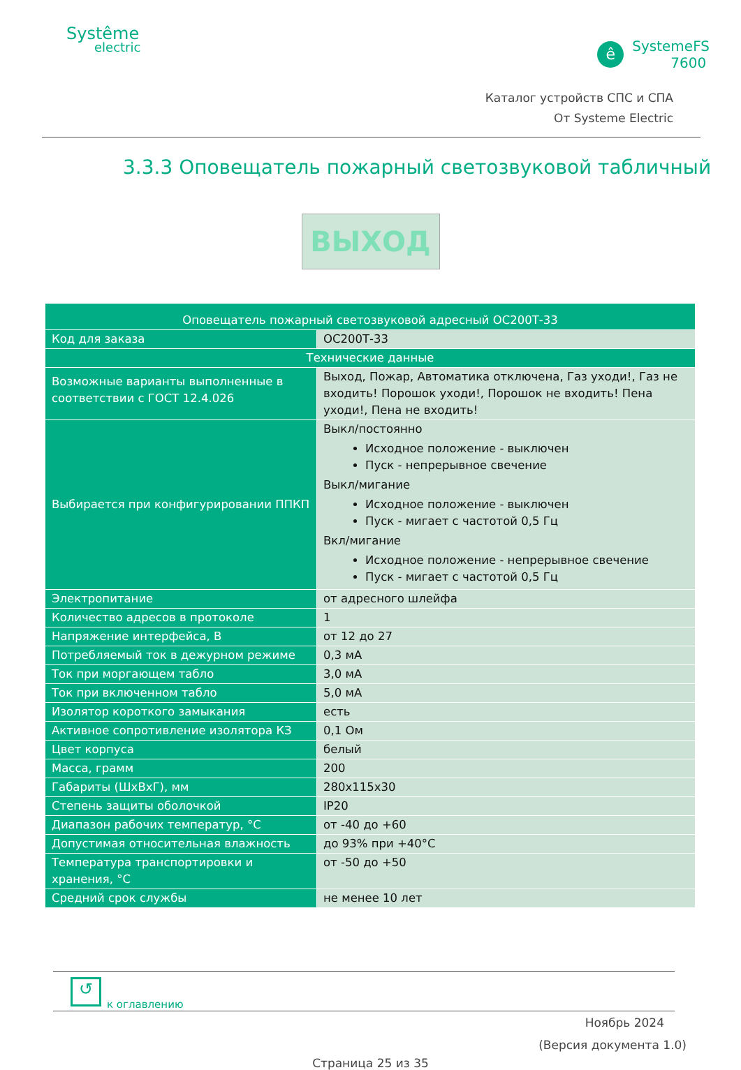Systême
electric
ê
SystemeFS
7600
Каталог устройств СПС и СПА
От Systeme Electric
3.3.3 Оповещатель пожарный светозвуковой табличный
ВЫХОД
| Оповещатель пожарный светозвуковой адресный ОС200Т-33 | |
| --- | --- |
| Код для заказа | ОС200Т-33 |
| Технические данные | |
| Возможные варианты выполненные в соответствии с ГОСТ 12.4.026 | Выход, Пожар, Автоматика отключена, Газ уходи!, Газ не входить! Порошок уходи!, Порошок не входить! Пена уходи!, Пена не входить! |
| Выбирается при конфигурировании ППКП | Выкл/постоянно Исходное положение - выключен Пуск - непрерывное свечение Выкл/мигание Исходное положение - выключен Пуск - мигает с частотой 0,5 Гц Вкл/мигание Исходное положение - непрерывное свечение Пуск - мигает с частотой 0,5 Гц |
| Электропитание | от адресного шлейфа |
| Количество адресов в протоколе | 1 |
| Напряжение интерфейса, В | от 12 до 27 |
| Потребляемый ток в дежурном режиме | 0,3 мА |
| Ток при моргающем табло | 3,0 мА |
| Ток при включенном табло | 5,0 мА |
| Изолятор короткого замыкания | есть |
| Активное сопротивление изолятора КЗ | 0,1 Ом |
| Цвет корпуса | белый |
| Масса, грамм | 200 |
| Габариты (ШхВхГ), мм | 280x115x30 |
| Степень защиты оболочкой | IP20 |
| Диапазон рабочих температур, °С | от -40 до +60 |
| Допустимая относительная влажность | до 93% при +40°С |
| Температура транспортировки и хранения, °С | от -50 до +50 |
| Средний срок службы | не менее 10 лет |
↺
к оглавлению
Ноябрь 2024
(Версия документа 1.0)
Страница 25 из 35